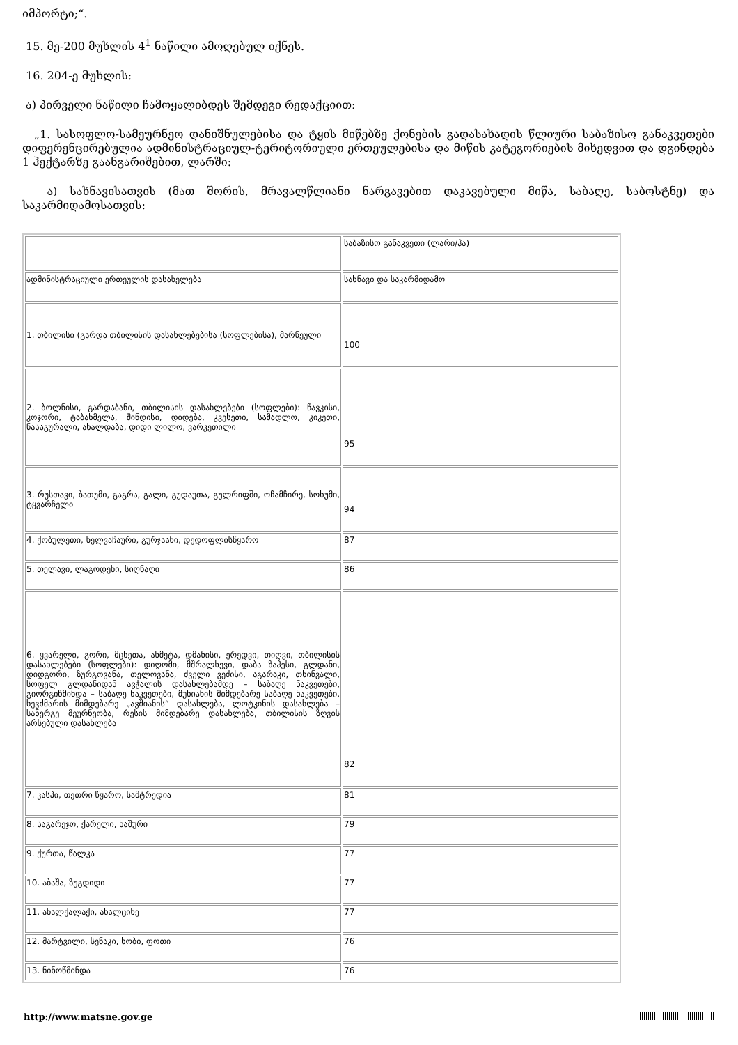იმპორტი;“.
15. მე-200 მუხლის 4<sup>1</sup> ნაწილი ამოღებულ იქნეს.
16. 204-ე მუხლის:
ა) პირველი ნაწილი ჩამოყალიბდეს შემდეგი რედაქციით:
„1. სასოფლო-სამეურნეო დანიშნულებისა და ტყის მიწებზე ქონების გადასახადის წლიური საბაზისო განაკვეთები დიფერენცირებულია ადმინისტრაციულ-ტერიტორიული ერთეულებისა და მიწის კატეგორიების მიხედვით და დგინდება 1 ჰექტარზე გაანგარიშებით, ლარში:
ა) სახნავისათვის (მათ შორის, მრავალწლიანი ნარგავებით დაკავებული მიწა, საბაღე, საბოსტნე) და საკარმიდამოსათვის:
| | საბაზისო განაკვეთი (ლარი/ჰა) |
| ადმინისტრაციული ერთეულის დასახელება | სახნავი და საკარმიდამო |
| 1. თბილისი (გარდა თბილისის დასახლებებისა (სოფლებისა), მარნეული | 100 |
| 2. ბოლნისი, გარდაბანი, თბილისის დასახლებები (სოფლები): წავკისი, კოჯორი, ტაბახმელა, შინდისი, დიდება, კვესეთი, სამადლო, კიკეთი, ნასაგურალი, ახალდაბა, დიდი ლილო, ვარკეთილი | 95 |
| 3. რუსთავი, ბათუმი, გაგრა, გალი, გუდაუთა, გულრიფში, ოჩამჩირე, სოხუმი, ტყვარჩელი | 94 |
| 4. ქობულეთი, ხელვაჩაური, გურჯაანი, დედოფლისწყარო | 87 |
| 5. თელავი, ლაგოდეხი, სიღნაღი | 86 |
| 6. ყვარელი, გორი, მცხეთა, ახმეტა, დმანისი, ერედვი, თიღვი, თბილისის დასახლებები (სოფლები): დიღომი, მშრალხევი, დაბა ზაჰესი, გლდანი, დიდგორი, ზურგოვანა, თელოვანა, ძველი ვეძისი, აგარაკი, თხინვალი, სოფელ გლდანიდან ავჭალის დასახლებამდე – საბაღე ნაკვეთები, გიორგიწმინდა – საბაღე ნაკვეთები, მუხიანის მიმდებარე საბაღე ნაკვეთები, ხევძმარის მიმდებარე „ავშიანის“ დასახლება, ლოტკინის დასახლება – სანერგე მეურნეობა, რესის მიმდებარე დასახლება, თბილისის ზღვის არსებული დასახლება | 82 |
| 7. კასპი, თეთრი წყარო, სამტრედია | 81 |
| 8. საგარეჯო, ქარელი, ხაშური | 79 |
| 9. ქურთა, წალკა | 77 |
| 10. აბაშა, ზუგდიდი | 77 |
| 11. ახალქალაქი, ახალციხე | 77 |
| 12. მარტვილი, სენაკი, ხობი, ფოთი | 76 |
| 13. ნინოწმინდა | 76 |
http://www.matsne.gov.ge